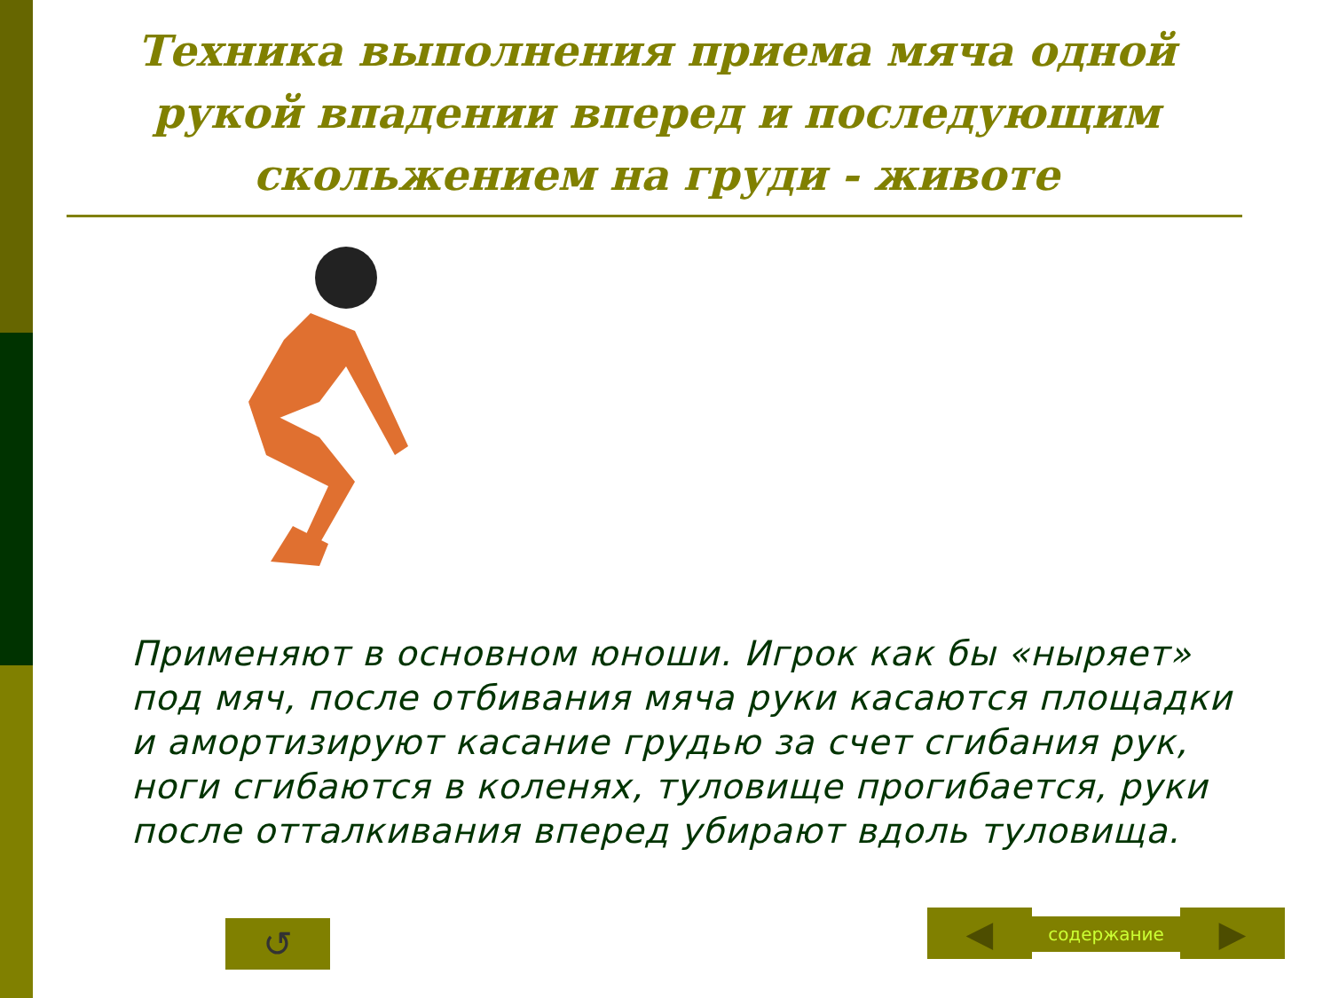Техника выполнения приема мяча одной рукой впадении вперед и последующим скольжением на груди - животе
Применяют в основном юноши. Игрок как бы «ныряет» под мяч, после отбивания мяча руки касаются площадки и амортизируют касание грудью за счет сгибания рук, ноги сгибаются в коленях, туловище прогибается, руки после отталкивания вперед убирают вдоль туловища.
↺ ◀ содержание ▶